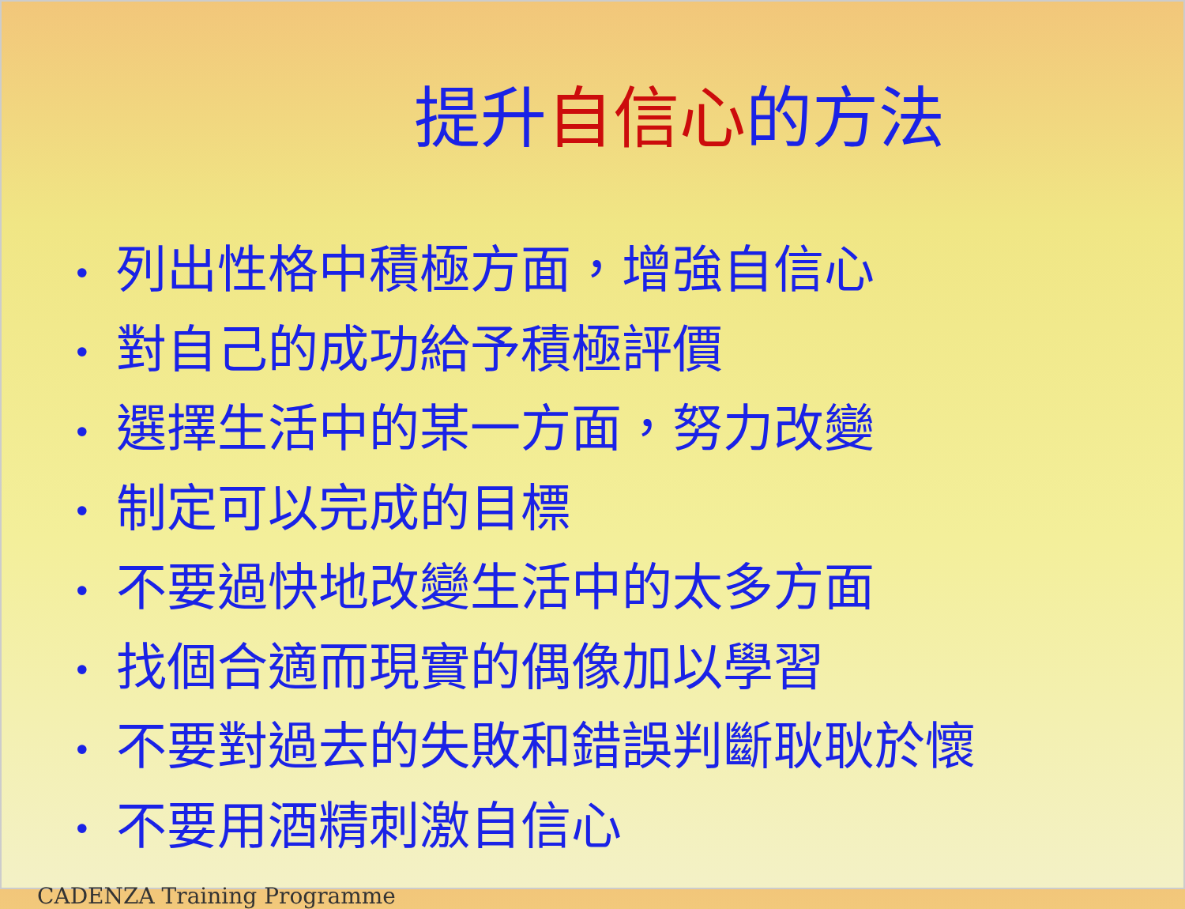提升自信心的方法
• 列出性格中積極方面，增強自信心
• 對自己的成功給予積極評價
• 選擇生活中的某一方面，努力改變
• 制定可以完成的目標
• 不要過快地改變生活中的太多方面
• 找個合適而現實的偶像加以學習
• 不要對過去的失敗和錯誤判斷耿耿於懷
• 不要用酒精刺激自信心
CADENZA Training Programme